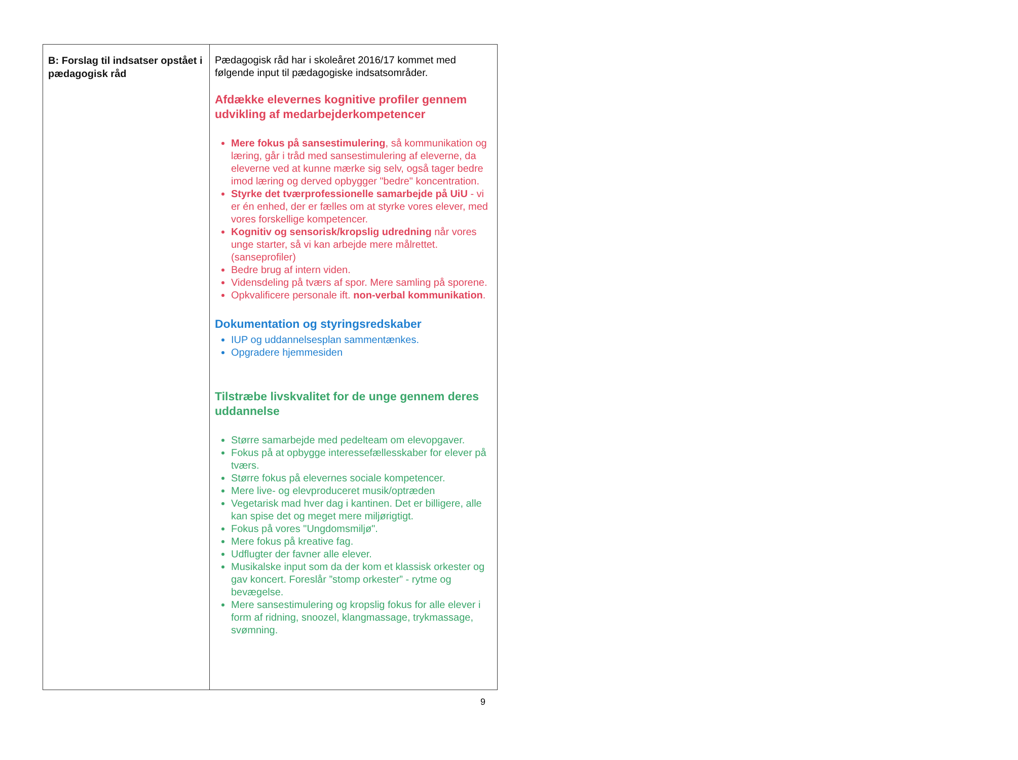| B: Forslag til indsatser opstået i pædagogisk råd | Pædagogisk råd har i skoleåret 2016/17 kommet med følgende input til pædagogiske indsatsområder. Afdække elevernes kognitive profiler gennem udvikling af medarbejderkompetencer Mere fokus på sansestimulering , så kommunikation og læring, går i tråd med sansestimulering af eleverne, da eleverne ved at kunne mærke sig selv, også tager bedre imod læring og derved opbygger "bedre" koncentration. Styrke det tværprofessionelle samarbejde på UiU - vi er én enhed, der er fælles om at styrke vores elever, med vores forskellige kompetencer. Kognitiv og sensorisk/kropslig udredning når vores unge starter, så vi kan arbejde mere målrettet. (sanseprofiler) Bedre brug af intern viden. Vidensdeling på tværs af spor. Mere samling på sporene. Opkvalificere personale ift. non-verbal kommunikation . Dokumentation og styringsredskaber IUP og uddannelsesplan sammentænkes. Opgradere hjemmesiden Tilstræbe livskvalitet for de unge gennem deres uddannelse Større samarbejde med pedelteam om elevopgaver. Fokus på at opbygge interessefællesskaber for elever på tværs. Større fokus på elevernes sociale kompetencer. Mere live- og elevproduceret musik/optræden Vegetarisk mad hver dag i kantinen. Det er billigere, alle kan spise det og meget mere miljørigtigt. Fokus på vores "Ungdomsmiljø". Mere fokus på kreative fag. Udflugter der favner alle elever. Musikalske input som da der kom et klassisk orkester og gav koncert. Foreslår ”stomp orkester” - rytme og bevægelse. Mere sansestimulering og kropslig fokus for alle elever i form af ridning, snoozel, klangmassage, trykmassage, svømning. |
9